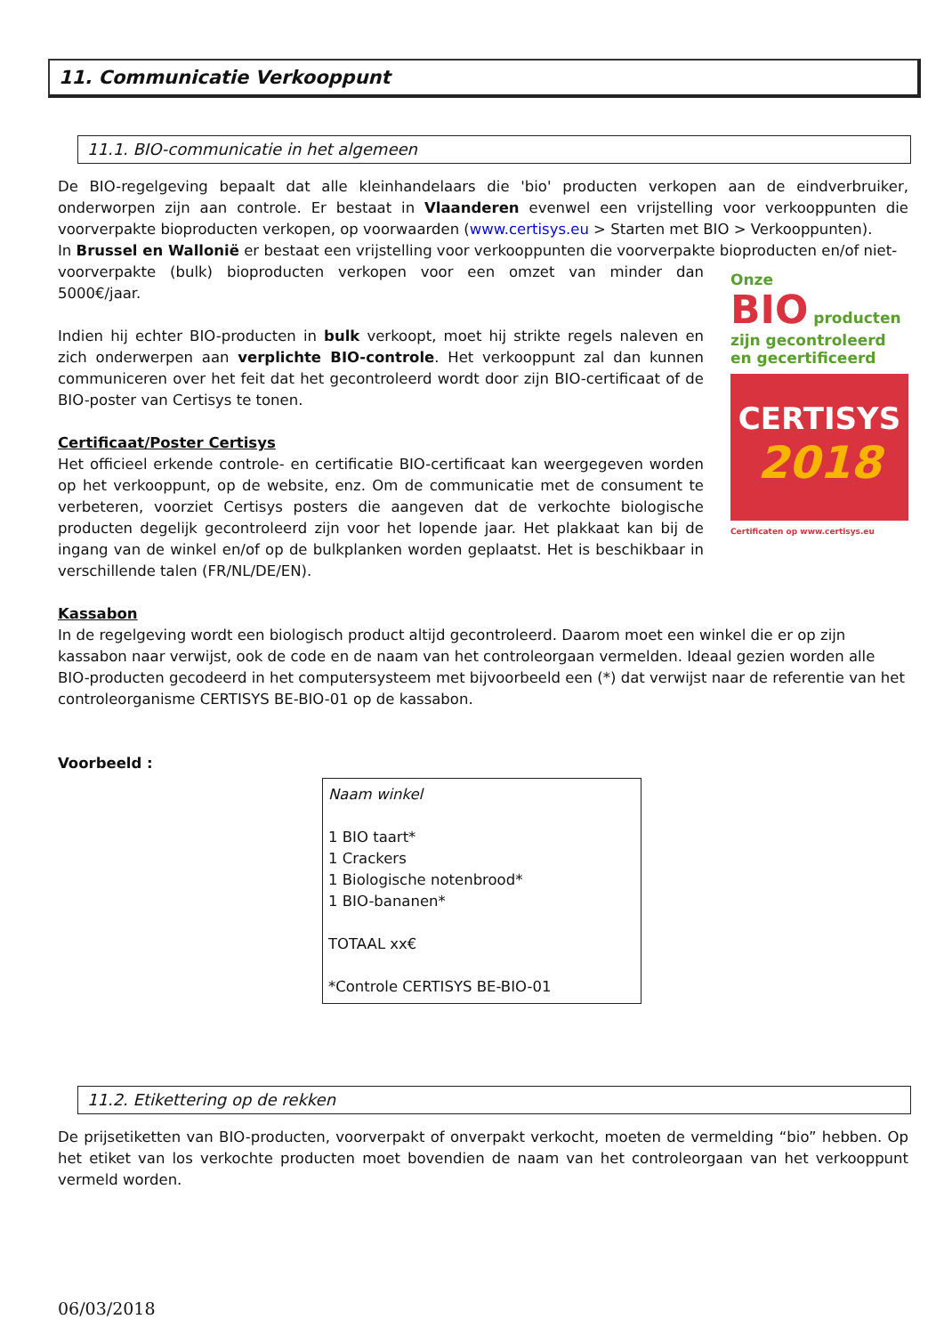11. Communicatie Verkooppunt
11.1. BIO-communicatie in het algemeen
De BIO-regelgeving bepaalt dat alle kleinhandelaars die 'bio' producten verkopen aan de eindverbruiker, onderworpen zijn aan controle. Er bestaat in Vlaanderen evenwel een vrijstelling voor verkooppunten die voorverpakte bioproducten verkopen, op voorwaarden (www.certisys.eu > Starten met BIO > Verkooppunten).
In Brussel en Wallonië er bestaat een vrijstelling voor verkooppunten die voorverpakte bioproducten en/of niet-
Onze
BIO producten
zijn gecontroleerd
en gecertificeerd
CERTISYS
2018
Certificaten op www.certisys.eu
voorverpakte (bulk) bioproducten verkopen voor een omzet van minder dan 5000€/jaar.
Indien hij echter BIO-producten in bulk verkoopt, moet hij strikte regels naleven en zich onderwerpen aan verplichte BIO-controle. Het verkooppunt zal dan kunnen communiceren over het feit dat het gecontroleerd wordt door zijn BIO-certificaat of de BIO-poster van Certisys te tonen.
Certificaat/Poster Certisys
Het officieel erkende controle- en certificatie BIO-certificaat kan weergegeven worden op het verkooppunt, op de website, enz. Om de communicatie met de consument te verbeteren, voorziet Certisys posters die aangeven dat de verkochte biologische producten degelijk gecontroleerd zijn voor het lopende jaar. Het plakkaat kan bij de ingang van de winkel en/of op de bulkplanken worden geplaatst. Het is beschikbaar in verschillende talen (FR/NL/DE/EN).
Kassabon
In de regelgeving wordt een biologisch product altijd gecontroleerd. Daarom moet een winkel die er op zijn kassabon naar verwijst, ook de code en de naam van het controleorgaan vermelden. Ideaal gezien worden alle BIO-producten gecodeerd in het computersysteem met bijvoorbeeld een (*) dat verwijst naar de referentie van het controleorganisme CERTISYS BE-BIO-01 op de kassabon.
Voorbeeld :
Naam winkel
1 BIO taart*
1 Crackers
1 Biologische notenbrood*
1 BIO-bananen*
TOTAAL xx€
*Controle CERTISYS BE-BIO-01
11.2. Etikettering op de rekken
De prijsetiketten van BIO-producten, voorverpakt of onverpakt verkocht, moeten de vermelding “bio” hebben. Op het etiket van los verkochte producten moet bovendien de naam van het controleorgaan van het verkooppunt vermeld worden.
06/03/2018